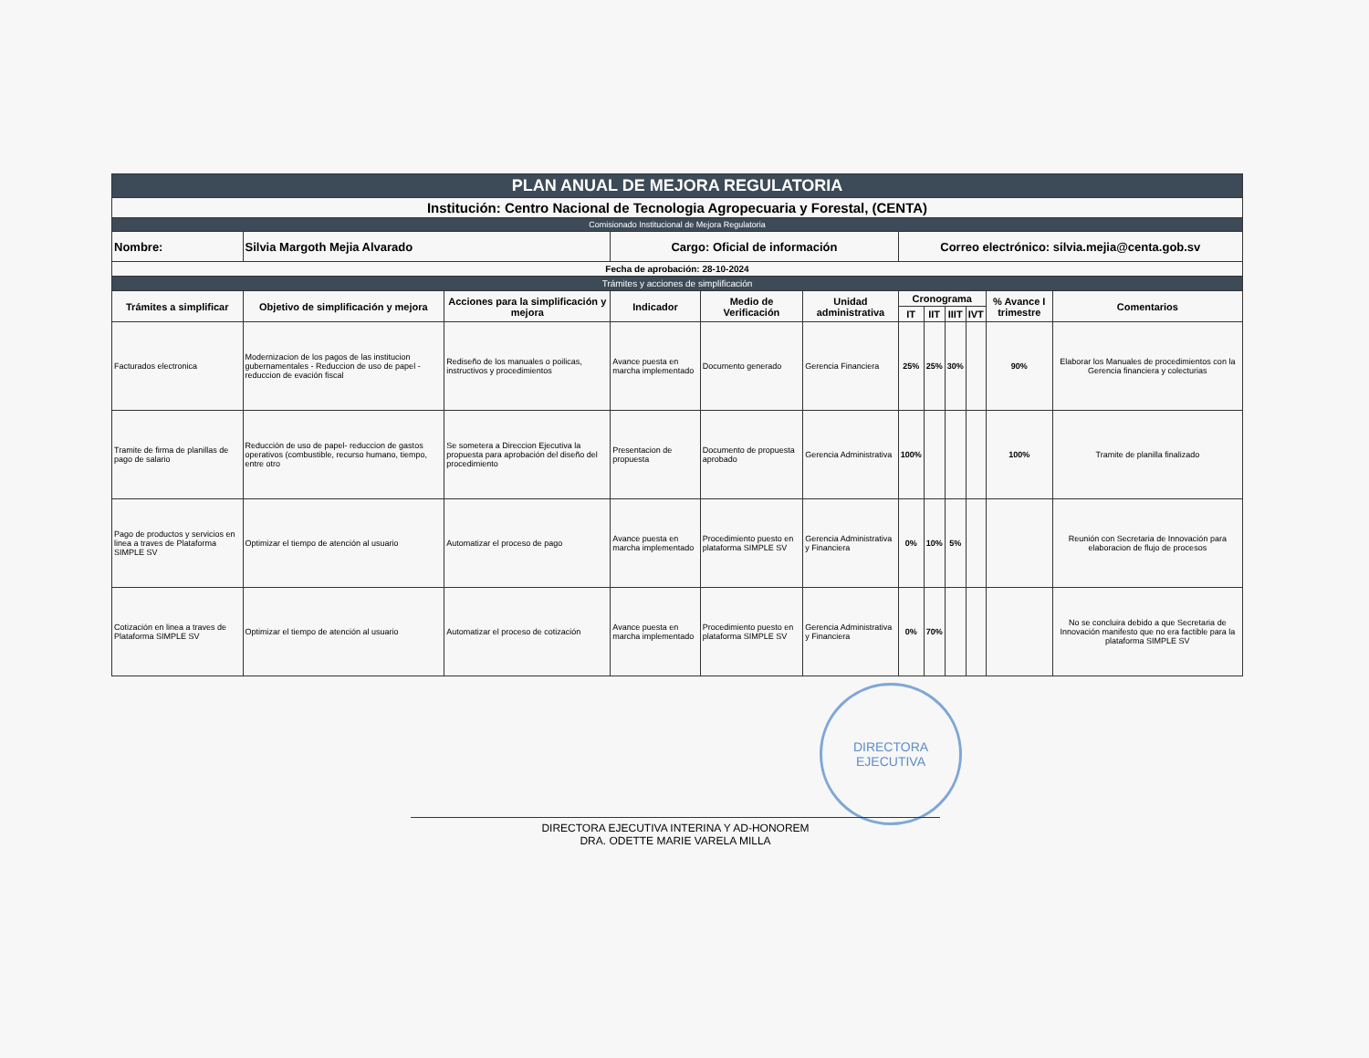| PLAN ANUAL DE MEJORA REGULATORIA | | | | | | | | | | | |
| Institución: Centro Nacional de Tecnologia Agropecuaria y Forestal, (CENTA) | | | | | | | | | | | |
| Comisionado Institucional de Mejora Regulatoria | | | | | | | | | | | |
| Nombre: | Silvia Margoth Mejia Alvarado | | Cargo: Oficial de información | | | Correo electrónico: silvia.mejia@centa.gob.sv | | | | | |
| Fecha de aprobación: 28-10-2024 | | | | | | | | | | | |
| Trámites y acciones de simplificación | | | | | | | | | | | |
| Trámites a simplificar | Objetivo de simplificación y mejora | Acciones para la simplificación y mejora | Indicador | Medio de Verificación | Unidad administrativa | Cronograma | | | | % Avance I trimestre | Comentarios |
| | | | | | | IT | IIT | IIIT | IVT | | |
| Facturados electronica | Modernizacion de los pagos de las institucion gubernamentales - Reduccion de uso de papel - reduccion de evación fiscal | Rediseño de los manuales o poilicas, instructivos y procedimientos | Avance puesta en marcha implementado | Documento generado | Gerencia Financiera | 25% | 25% | 30% | | 90% | Elaborar los Manuales de procedimientos con la Gerencia financiera y colecturias |
| Tramite de firma de planillas de pago de salario | Reducción de uso de papel- reduccion de gastos operativos (combustible, recurso humano, tiempo, entre otro | Se sometera a Direccion Ejecutiva la propuesta para aprobación del diseño del procedimiento | Presentacion de propuesta | Documento de propuesta aprobado | Gerencia Administrativa | 100% | | | | 100% | Tramite de planilla finalizado |
| Pago de productos y servicios en linea a traves de Plataforma SIMPLE SV | Optimizar el tiempo de atención al usuario | Automatizar el proceso de pago | Avance puesta en marcha implementado | Procedimiento puesto en plataforma SIMPLE SV | Gerencia Administrativa y Financiera | 0% | 10% | 5% | | | Reunión con Secretaria de Innovación para elaboracion de flujo de procesos |
| Cotización en linea a traves de Plataforma SIMPLE SV | Optimizar el tiempo de atención al usuario | Automatizar el proceso de cotización | Avance puesta en marcha implementado | Procedimiento puesto en plataforma SIMPLE SV | Gerencia Administrativa y Financiera | 0% | 70% | | | | No se concluira debido a que Secretaria de Innovación manifesto que no era factible para la plataforma SIMPLE SV |
DIRECTORA
EJECUTIVA
DIRECTORA EJECUTIVA INTERINA Y AD-HONOREM
DRA. ODETTE MARIE VARELA MILLA